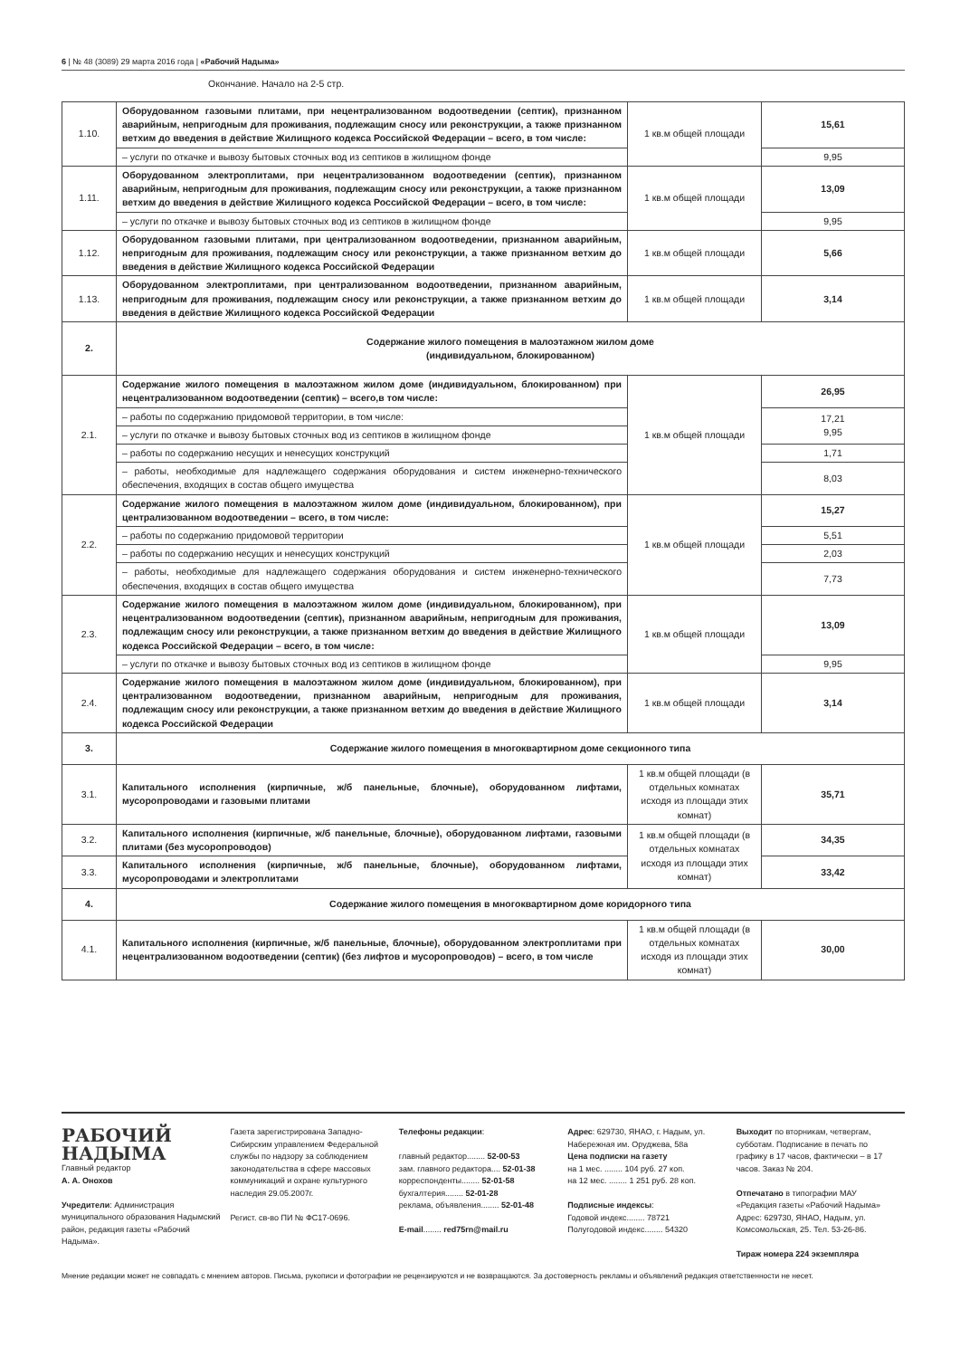6 | № 48 (3089) 29 марта 2016 года | «Рабочий Надыма»
Окончание. Начало на 2-5 стр.
| 1.10. | Оборудованном газовыми плитами, при нецентрализованном водоотведении (септик), признанном аварийным, непригодным для проживания, подлежащим сносу или реконструкции, а также признанном ветхим до введения в действие Жилищного кодекса Российской Федерации – всего, в том числе: | 1 кв.м общей площади | 15,61 |
| | – услуги по откачке и вывозу бытовых сточных вод из септиков в жилищном фонде | | 9,95 |
| 1.11. | Оборудованном электроплитами, при нецентрализованном водоотведении (септик), признанном аварийным, непригодным для проживания, подлежащим сносу или реконструкции, а также признанном ветхим до введения в действие Жилищного кодекса Российской Федерации – всего, в том числе: | 1 кв.м общей площади | 13,09 |
| | – услуги по откачке и вывозу бытовых сточных вод из септиков в жилищном фонде | | 9,95 |
| 1.12. | Оборудованном газовыми плитами, при централизованном водоотведении, признанном аварийным, непригодным для проживания, подлежащим сносу или реконструкции, а также признанном ветхим до введения в действие Жилищного кодекса Российской Федерации | 1 кв.м общей площади | 5,66 |
| 1.13. | Оборудованном электроплитами, при централизованном водоотведении, признанном аварийным, непригодным для проживания, подлежащим сносу или реконструкции, а также признанном ветхим до введения в действие Жилищного кодекса Российской Федерации | 1 кв.м общей площади | 3,14 |
| 2. | Содержание жилого помещения в малоэтажном жилом доме (индивидуальном, блокированном) | | |
| 2.1. | Содержание жилого помещения в малоэтажном жилом доме (индивидуальном, блокированном) при нецентрализованном водоотведении (септик) – всего,в том числе: | 1 кв.м общей площади | 26,95 |
| | – работы по содержанию придомовой территории, в том числе: | | 17,21 9,95 |
| | – услуги по откачке и вывозу бытовых сточных вод из септиков в жилищном фонде | | |
| | – работы по содержанию несущих и ненесущих конструкций | | 1,71 |
| | – работы, необходимые для надлежащего содержания оборудования и систем инженерно-технического обеспечения, входящих в состав общего имущества | | 8,03 |
| 2.2. | Содержание жилого помещения в малоэтажном жилом доме (индивидуальном, блокированном), при централизованном водоотведении – всего, в том числе: | 1 кв.м общей площади | 15,27 |
| | – работы по содержанию придомовой территории | | 5,51 |
| | – работы по содержанию несущих и ненесущих конструкций | | 2,03 |
| | – работы, необходимые для надлежащего содержания оборудования и систем инженерно-технического обеспечения, входящих в состав общего имущества | | 7,73 |
| 2.3. | Содержание жилого помещения в малоэтажном жилом доме (индивидуальном, блокированном), при нецентрализованном водоотведении (септик), признанном аварийным, непригодным для проживания, подлежащим сносу или реконструкции, а также признанном ветхим до введения в действие Жилищного кодекса Российской Федерации – всего, в том числе: | 1 кв.м общей площади | 13,09 |
| | – услуги по откачке и вывозу бытовых сточных вод из септиков в жилищном фонде | | 9,95 |
| 2.4. | Содержание жилого помещения в малоэтажном жилом доме (индивидуальном, блокированном), при централизованном водоотведении, признанном аварийным, непригодным для проживания, подлежащим сносу или реконструкции, а также признанном ветхим до введения в действие Жилищного кодекса Российской Федерации | 1 кв.м общей площади | 3,14 |
| 3. | Содержание жилого помещения в многоквартирном доме секционного типа | | |
| 3.1. | Капитального исполнения (кирпичные, ж/б панельные, блочные), оборудованном лифтами, мусоропроводами и газовыми плитами | 1 кв.м общей площади (в отдельных комнатах исходя из площади этих комнат) | 35,71 |
| 3.2. | Капитального исполнения (кирпичные, ж/б панельные, блочные), оборудованном лифтами, газовыми плитами (без мусоропроводов) | 1 кв.м общей площади (в отдельных комнатах исходя из площади этих комнат) | 34,35 |
| 3.3. | Капитального исполнения (кирпичные, ж/б панельные, блочные), оборудованном лифтами, мусоропроводами и электроплитами | | 33,42 |
| 4. | Содержание жилого помещения в многоквартирном доме коридорного типа | | |
| 4.1. | Капитального исполнения (кирпичные, ж/б панельные, блочные), оборудованном электроплитами при нецентрализованном водоотведении (септик) (без лифтов и мусоропроводов) – всего, в том числе | 1 кв.м общей площади (в отдельных комнатах исходя из площади этих комнат) | 30,00 |
РАБОЧИЙ
НАДЫМА
Главный редактор
А. А. Онохов
Учредители: Администрация муниципального образования Надымский район, редакция газеты «Рабочий Надыма».
Газета зарегистрирована Западно-Сибирским управлением Федеральной службы по надзору за соблюдением законодательства в сфере массовых коммуникаций и охране культурного наследия 29.05.2007г.
Регист. св-во ПИ № ФС17-0696.
Телефоны редакции:
главный редактор........ 52-00-53
зам. главного редактора.... 52-01-38
корреспонденты........ 52-01-58
бухгалтерия........ 52-01-28
реклама, объявления........ 52-01-48
E-mail........ red75rn@mail.ru
Адрес: 629730, ЯНАО, г. Надым, ул. Набережная им. Оруджева, 58а
Цена подписки на газету
на 1 мес. ........ 104 руб. 27 коп.
на 12 мес. ........ 1 251 руб. 28 коп.
Подписные индексы:
Годовой индекс........ 78721
Полугодовой индекс........ 54320
Выходит по вторникам, четвергам, субботам. Подписание в печать по графику в 17 часов, фактически – в 17 часов. Заказ № 204.
Отпечатано в типографии МАУ «Редакция газеты «Рабочий Надыма» Адрес: 629730, ЯНАО, Надым, ул. Комсомольская, 25. Тел. 53-26-86.
Тираж номера 224 экземпляра
Мнение редакции может не совпадать с мнением авторов. Письма, рукописи и фотографии не рецензируются и не возвращаются. За достоверность рекламы и объявлений редакция ответственности не несет.